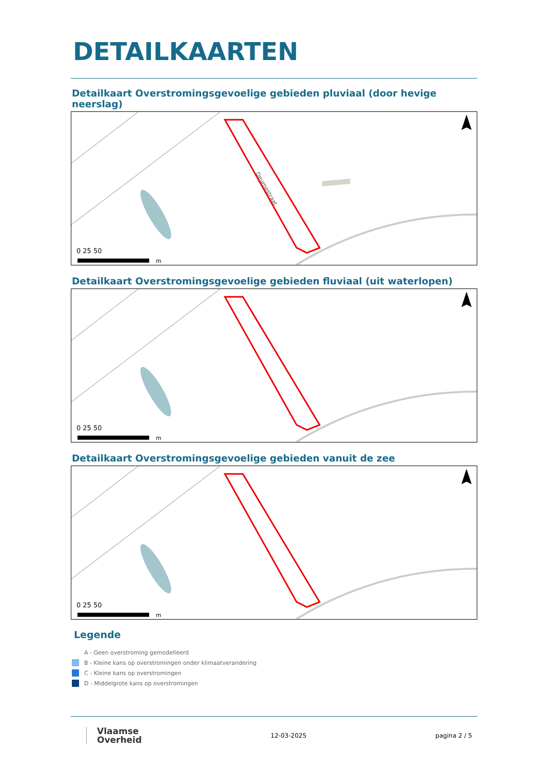DETAILKAARTEN
Detailkaart Overstromingsgevoelige gebieden pluviaal (door hevige neerslag)
Deurnestraat
0 25 50
m
Detailkaart Overstromingsgevoelige gebieden fluviaal (uit waterlopen)
0 25 50
m
Detailkaart Overstromingsgevoelige gebieden vanuit de zee
0 25 50
m
Legende
A - Geen overstroming gemodelleerd
B - Kleine kans op overstromingen onder klimaatverandering
C - Kleine kans op overstromingen
D - Middelgrote kans op overstromingen
Vlaamse
Overheid
12-03-2025 pagina 2 / 5